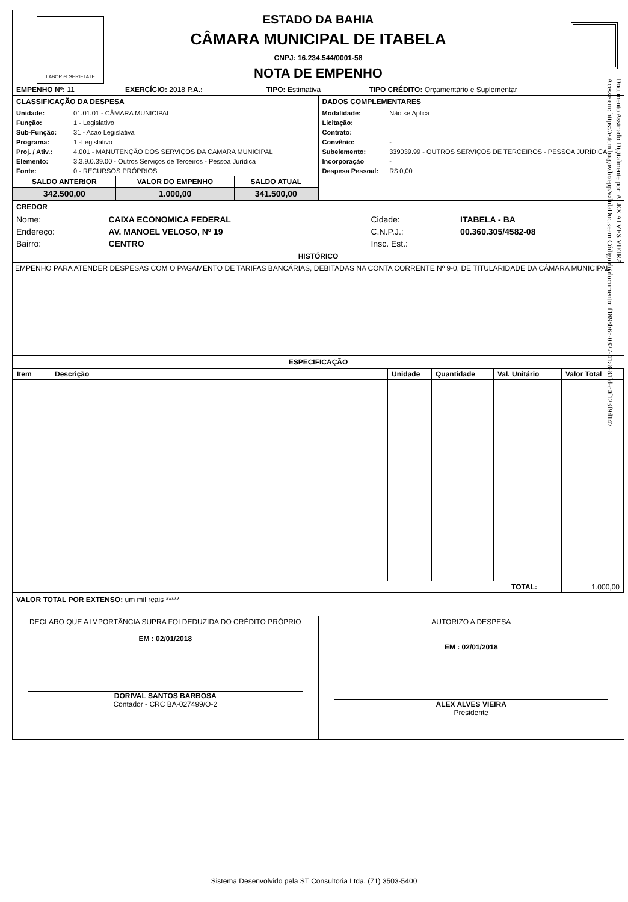LABOR et SERIETATE
ESTADO DA BAHIA
CÂMARA MUNICIPAL DE ITABELA
CNPJ: 16.234.544/0001-58
NOTA DE EMPENHO
| EMPENHO Nº: 11 | EXERCÍCIO: 2018 P.A.: | TIPO: Estimativa | TIPO CRÉDITO: Orçamentário e Suplementar |
| CLASSIFICAÇÃO DA DESPESA / Unidade: / 01.01.01 - CÂMARA MUNICIPAL / / Função: / 1 - Legislativo / / Sub-Função: / 31 - Acao Legislativa / / Programa: / 1 -Legislativo / / Proj. / Ativ.: / 4.001 - MANUTENÇÃO DOS SERVIÇOS DA CAMARA MUNICIPAL / / Elemento: / 3.3.9.0.39.00 - Outros Serviços de Terceiros - Pessoa Jurídica / / Fonte: / 0 - RECURSOS PRÓPRIOS / / SALDO ANTERIOR / VALOR DO EMPENHO / SALDO ATUAL / / --- / --- / --- / / 342.500,00 / 1.000,00 / 341.500,00 / | DADOS COMPLEMENTARES / Modalidade: / Não se Aplica / / Licitação: / / / Contrato: / / / Convênio: / - / / Subelemento: / 339039.99 - OUTROS SERVIÇOS DE TERCEIROS - PESSOA JURÍDICA / / Incorporação / - / / Despesa Pessoal: / R$ 0,00 / |
CREDOR
| Nome: | CAIXA ECONOMICA FEDERAL | Cidade: | ITABELA - BA |
| Endereço: | AV. MANOEL VELOSO, Nº 19 | C.N.P.J.: | 00.360.305/4582-08 |
| Bairro: | CENTRO | Insc. Est.: | |
HISTÓRICO
EMPENHO PARA ATENDER DESPESAS COM O PAGAMENTO DE TARIFAS BANCÁRIAS, DEBITADAS NA CONTA CORRENTE Nº 9-0, DE TITULARIDADE DA CÂMARA MUNICIPAL.
ESPECIFICAÇÃO
| Item | Descrição | Unidade | Quantidade | Val. Unitário | Valor Total |
| TOTAL: | | | | | 1.000,00 |
VALOR TOTAL POR EXTENSO: um mil reais *****
| DECLARO QUE A IMPORTÂNCIA SUPRA FOI DEDUZIDA DO CRÉDITO PRÓPRIO EM : 02/01/2018 DORIVAL SANTOS BARBOSA Contador - CRC BA-027499/O-2 | AUTORIZO A DESPESA EM : 02/01/2018 ALEX ALVES VIEIRA Presidente |
Documento Assinado Digitalmente por: ALEX ALVES VIEIRA
Acesse em: https://e.tcm.ba.gov.br/epp/validaDoc.seam Código do documento: f1898b6c-0327-41a8-81ld-c0f123f9d147
Sistema Desenvolvido pela ST Consultoria Ltda. (71) 3503-5400